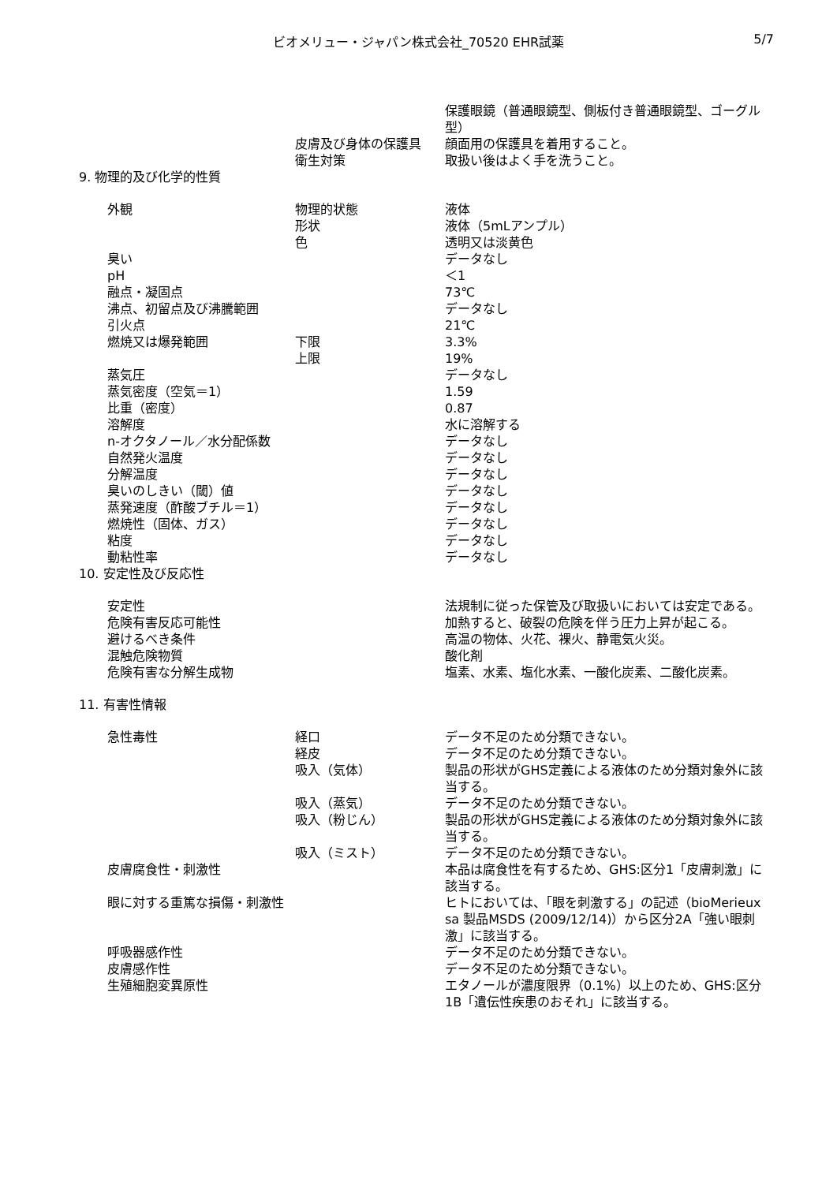ビオメリュー・ジャパン株式会社_70520 EHR試薬
5/7
| | | 保護眼鏡（普通眼鏡型、側板付き普通眼鏡型、ゴーグル型） |
| | 皮膚及び身体の保護具 | 顔面用の保護具を着用すること。 |
| | 衛生対策 | 取扱い後はよく手を洗うこと。 |
| 9. 物理的及び化学的性質 | | |
| 外観 | 物理的状態 | 液体 |
| | 形状 | 液体（5mLアンプル） |
| | 色 | 透明又は淡黄色 |
| 臭い | | データなし |
| pH | | ＜1 |
| 融点・凝固点 | | 73℃ |
| 沸点、初留点及び沸騰範囲 | | データなし |
| 引火点 | | 21℃ |
| 燃焼又は爆発範囲 | 下限 | 3.3% |
| | 上限 | 19% |
| 蒸気圧 | | データなし |
| 蒸気密度（空気＝1） | | 1.59 |
| 比重（密度） | | 0.87 |
| 溶解度 | | 水に溶解する |
| n-オクタノール／水分配係数 | | データなし |
| 自然発火温度 | | データなし |
| 分解温度 | | データなし |
| 臭いのしきい（閾）値 | | データなし |
| 蒸発速度（酢酸ブチル＝1） | | データなし |
| 燃焼性（固体、ガス） | | データなし |
| 粘度 | | データなし |
| 動粘性率 | | データなし |
| 10. 安定性及び反応性 | | |
| 安定性 | | 法規制に従った保管及び取扱いにおいては安定である。 |
| 危険有害反応可能性 | | 加熱すると、破裂の危険を伴う圧力上昇が起こる。 |
| 避けるべき条件 | | 高温の物体、火花、裸火、静電気火災。 |
| 混触危険物質 | | 酸化剤 |
| 危険有害な分解生成物 | | 塩素、水素、塩化水素、一酸化炭素、二酸化炭素。 |
| 11. 有害性情報 | | |
| 急性毒性 | 経口 | データ不足のため分類できない。 |
| | 経皮 | データ不足のため分類できない。 |
| | 吸入（気体） | 製品の形状がGHS定義による液体のため分類対象外に該当する。 |
| | 吸入（蒸気） | データ不足のため分類できない。 |
| | 吸入（粉じん） | 製品の形状がGHS定義による液体のため分類対象外に該当する。 |
| | 吸入（ミスト） | データ不足のため分類できない。 |
| 皮膚腐食性・刺激性 | | 本品は腐食性を有するため、GHS:区分1「皮膚刺激」に該当する。 |
| 眼に対する重篤な損傷・刺激性 | | ヒトにおいては、「眼を刺激する」の記述（bioMerieux sa 製品MSDS (2009/12/14)）から区分2A「強い眼刺激」に該当する。 |
| 呼吸器感作性 | | データ不足のため分類できない。 |
| 皮膚感作性 | | データ不足のため分類できない。 |
| 生殖細胞変異原性 | | エタノールが濃度限界（0.1%）以上のため、GHS:区分1B「遺伝性疾患のおそれ」に該当する。 |